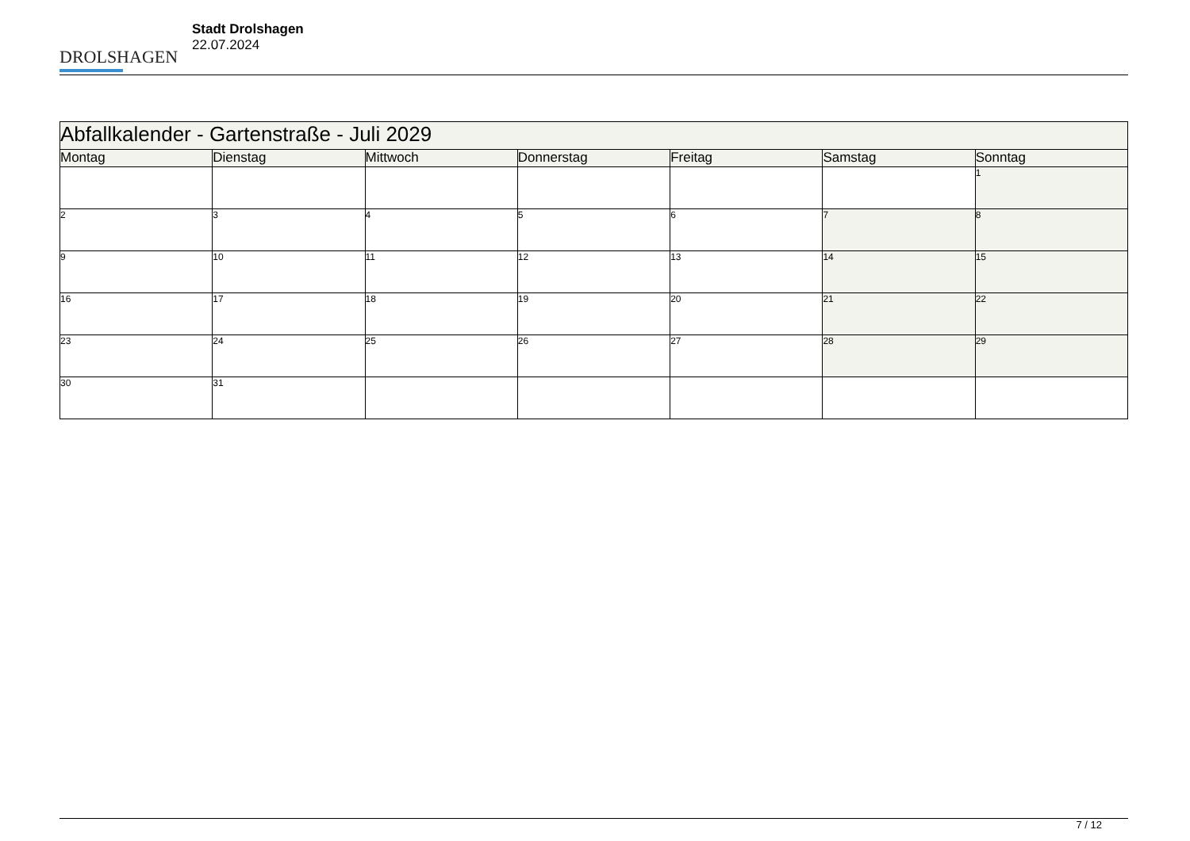DROLSHAGEN
Stadt Drolshagen
22.07.2024
| Abfallkalender - Gartenstraße - Juli 2029 | | | | | | |
| Montag | Dienstag | Mittwoch | Donnerstag | Freitag | Samstag | Sonntag |
| | | | | | | 1 |
| 2 | 3 | 4 | 5 | 6 | 7 | 8 |
| 9 | 10 | 11 | 12 | 13 | 14 | 15 |
| 16 | 17 | 18 | 19 | 20 | 21 | 22 |
| 23 | 24 | 25 | 26 | 27 | 28 | 29 |
| 30 | 31 | | | | | |
7 / 12